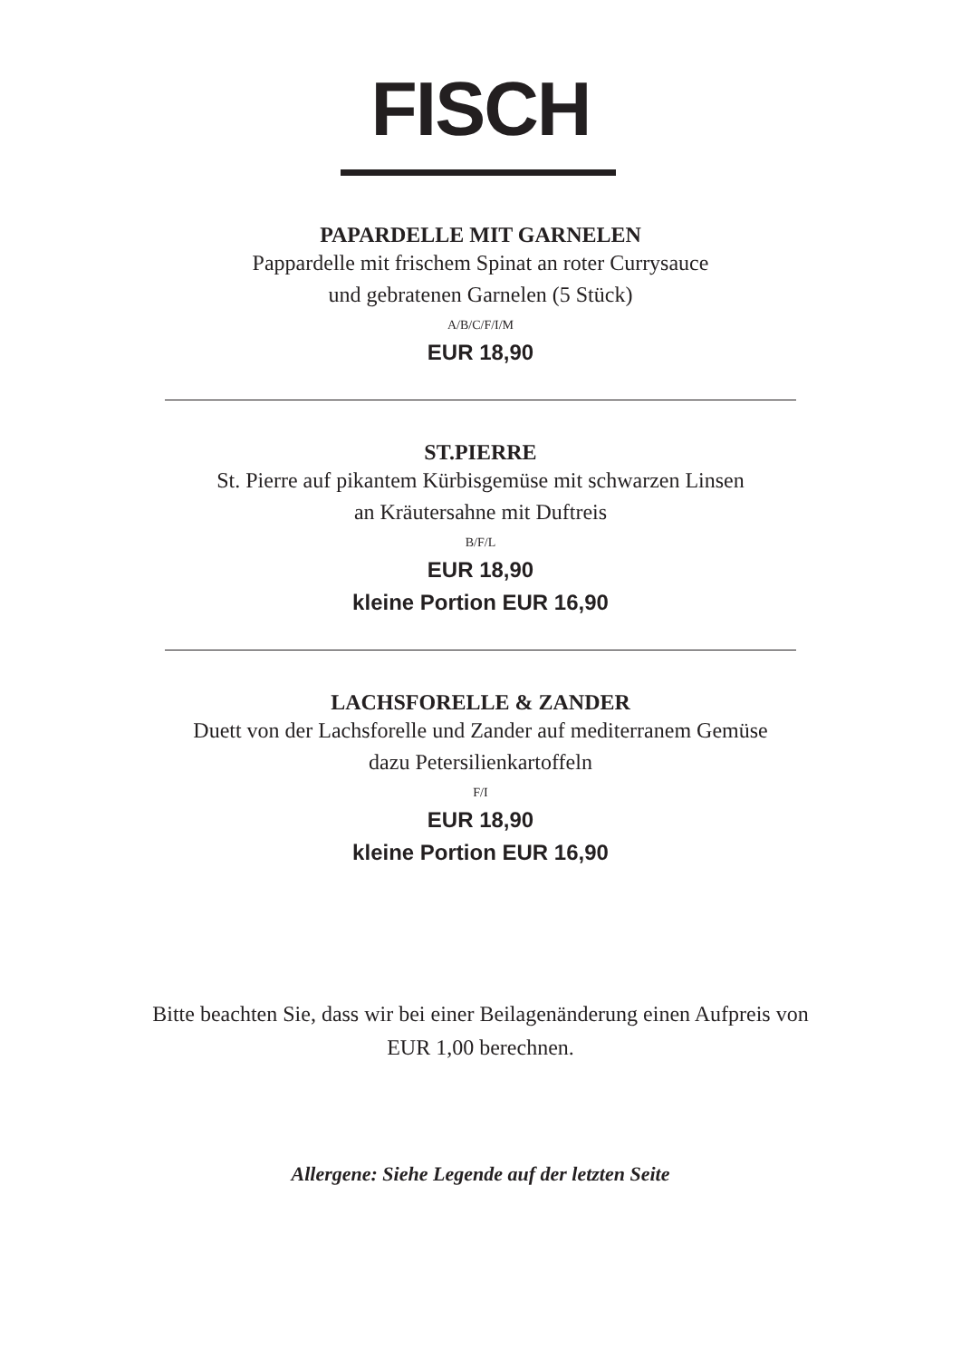FISCH
PAPARDELLE MIT GARNELEN
Pappardelle mit frischem Spinat an roter Currysauce
und gebratenen Garnelen (5 Stück)
A/B/C/F/I/M
EUR 18,90
ST.PIERRE
St. Pierre auf pikantem Kürbisgemüse mit schwarzen Linsen
an Kräutersahne mit Duftreis
B/F/L
EUR 18,90
kleine Portion EUR 16,90
LACHSFORELLE & ZANDER
Duett von der Lachsforelle und Zander auf mediterranem Gemüse
dazu Petersilienkartoffeln
F/I
EUR 18,90
kleine Portion EUR 16,90
Bitte beachten Sie, dass wir bei einer Beilagenänderung einen Aufpreis von
EUR 1,00 berechnen.
Allergene: Siehe Legende auf der letzten Seite